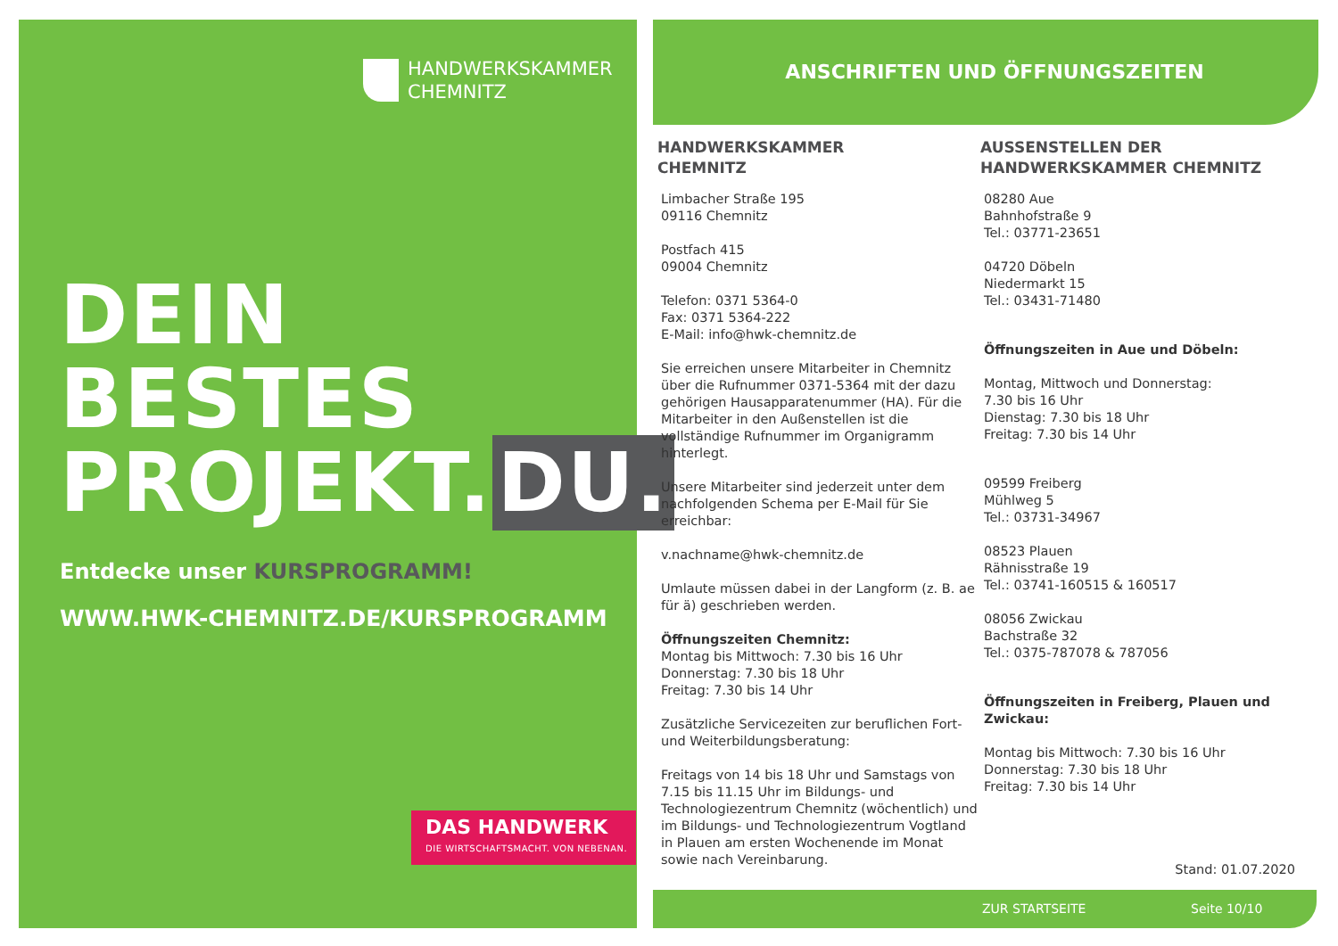HANDWERKSKAMMER
CHEMNITZ
DEIN BESTES
PROJEKT. DU.
Entdecke unser KURSPROGRAMM!
WWW.HWK-CHEMNITZ.DE/KURSPROGRAMM
DAS HANDWERK
DIE WIRTSCHAFTSMACHT. VON NEBENAN.
ANSCHRIFTEN UND ÖFFNUNGSZEITEN
HANDWERKSKAMMER
CHEMNITZ
Limbacher Straße 195
09116 Chemnitz
Postfach 415
09004 Chemnitz
Telefon: 0371 5364-0
Fax: 0371 5364-222
E-Mail: info@hwk-chemnitz.de
Sie erreichen unsere Mitarbeiter in Chemnitz über die Rufnummer 0371-5364 mit der dazu gehörigen Hausapparatenummer (HA). Für die Mitarbeiter in den Außenstellen ist die vollständige Rufnummer im Organigramm hinterlegt.
Unsere Mitarbeiter sind jederzeit unter dem nachfolgenden Schema per E-Mail für Sie erreichbar:
v.nachname@hwk-chemnitz.de
Umlaute müssen dabei in der Langform (z. B. ae für ä) geschrieben werden.
Öffnungszeiten Chemnitz:
Montag bis Mittwoch: 7.30 bis 16 Uhr
Donnerstag: 7.30 bis 18 Uhr
Freitag: 7.30 bis 14 Uhr
Zusätzliche Servicezeiten zur beruflichen Fort- und Weiterbildungsberatung:
Freitags von 14 bis 18 Uhr und Samstags von 7.15 bis 11.15 Uhr im Bildungs- und Technologiezentrum Chemnitz (wöchentlich) und im Bildungs- und Technologiezentrum Vogtland in Plauen am ersten Wochenende im Monat sowie nach Vereinbarung.
AUSSENSTELLEN DER
HANDWERKSKAMMER CHEMNITZ
08280 Aue
Bahnhofstraße 9
Tel.: 03771-23651
04720 Döbeln
Niedermarkt 15
Tel.: 03431-71480
Öffnungszeiten in Aue und Döbeln:
Montag, Mittwoch und Donnerstag:
7.30 bis 16 Uhr
Dienstag: 7.30 bis 18 Uhr
Freitag: 7.30 bis 14 Uhr
09599 Freiberg
Mühlweg 5
Tel.: 03731-34967
08523 Plauen
Rähnisstraße 19
Tel.: 03741-160515 & 160517
08056 Zwickau
Bachstraße 32
Tel.: 0375-787078 & 787056
Öffnungszeiten in Freiberg, Plauen und Zwickau:
Montag bis Mittwoch: 7.30 bis 16 Uhr
Donnerstag: 7.30 bis 18 Uhr
Freitag: 7.30 bis 14 Uhr
Stand: 01.07.2020
ZUR STARTSEITE Seite 10/10